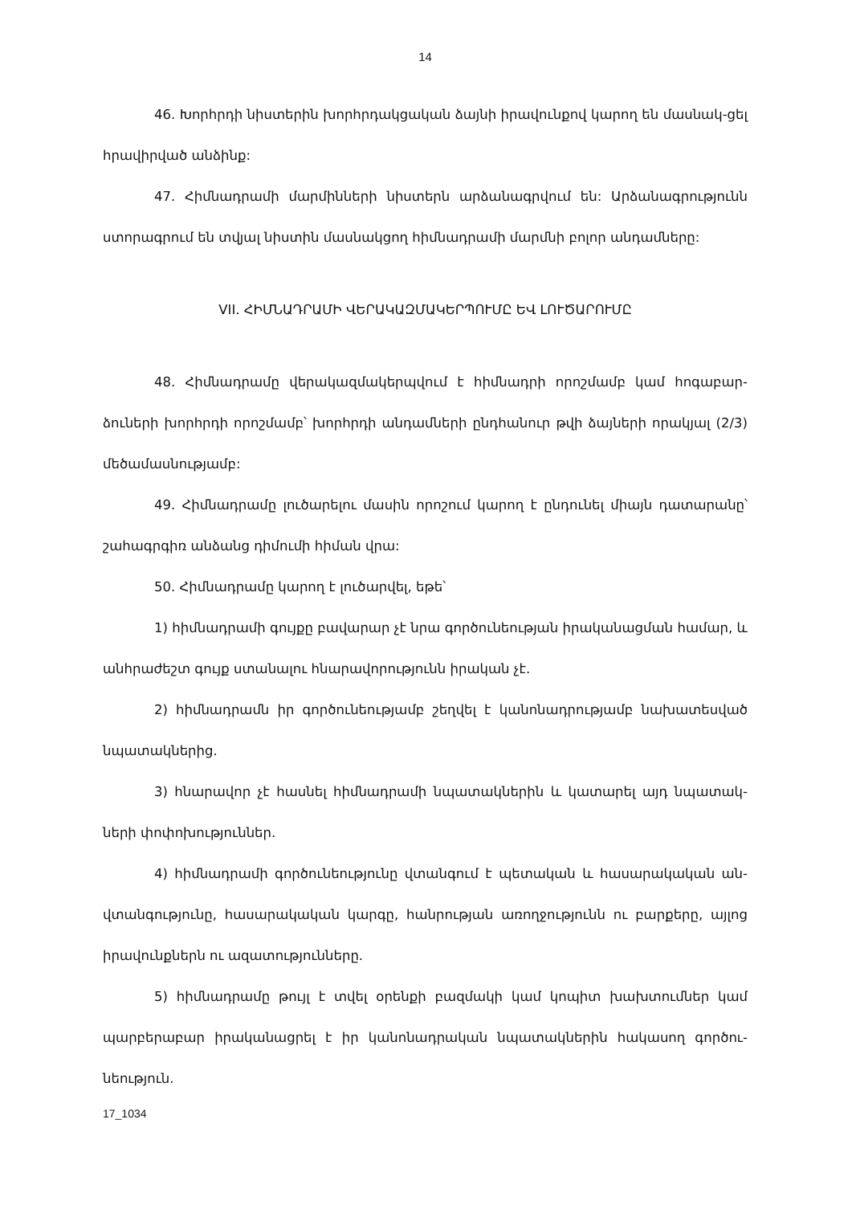14
46. Խորհրդի նիստերին խորհրդակցական ձայնի իրավունքով կարող են մասնակ-ցել հրավիրված անձինք:
47. Հիմնադրամի մարմինների նիստերն արձանագրվում են: Արձանագրությունն ստորագրում են տվյալ նիստին մասնակցող հիմնադրամի մարմնի բոլոր անդամները:
VII. ՀԻՄՆԱԴՐԱՄԻ ՎԵՐԱԿԱԶՄԱԿԵՐՊՈՒՄԸ ԵՎ ԼՈՒԾԱՐՈՒՄԸ
48. Հիմնադրամը վերակազմակերպվում է հիմնադրի որոշմամբ կամ հոգաբար-ձուների խորհրդի որոշմամբ՝ խորհրդի անդամների ընդհանուր թվի ձայների որակյալ (2/3) մեծամասնությամբ:
49. Հիմնադրամը լուծարելու մասին որոշում կարող է ընդունել միայն դատարանը՝ շահագրգիռ անձանց դիմումի հիման վրա:
50. Հիմնադրամը կարող է լուծարվել, եթե՝
1) հիմնադրամի գույքը բավարար չէ նրա գործունեության իրականացման համար, և անհրաժեշտ գույք ստանալու հնարավորությունն իրական չէ.
2) հիմնադրամն իր գործունեությամբ շեղվել է կանոնադրությամբ նախատեսված նպատակներից.
3) հնարավոր չէ հասնել հիմնադրամի նպատակներին և կատարել այդ նպատակ-ների փոփոխություններ.
4) հիմնադրամի գործունեությունը վտանգում է պետական և հասարակական ան-վտանգությունը, հասարակական կարգը, հանրության առողջությունն ու բարքերը, այլոց իրավունքներն ու ազատությունները.
5) հիմնադրամը թույլ է տվել օրենքի բազմակի կամ կոպիտ խախտումներ կամ պարբերաբար իրականացրել է իր կանոնադրական նպատակներին հակասող գործու-նեություն.
17_1034